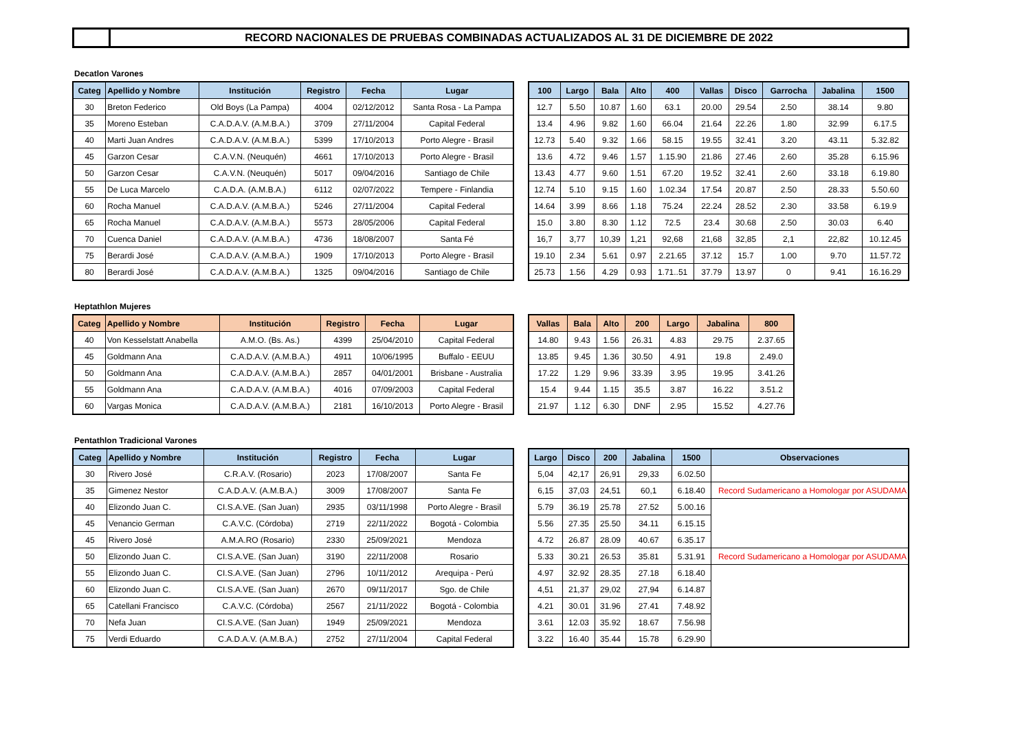RECORD NACIONALES DE PRUEBAS COMBINADAS ACTUALIZADOS AL 31 DE DICIEMBRE DE 2022
Decatlon Varones
| Categ | Apellido y Nombre | Institución | Registro | Fecha | Lugar |
| --- | --- | --- | --- | --- | --- |
| 30 | Breton Federico | Old Boys (La Pampa) | 4004 | 02/12/2012 | Santa Rosa - La Pampa |
| 35 | Moreno Esteban | C.A.D.A.V. (A.M.B.A.) | 3709 | 27/11/2004 | Capital Federal |
| 40 | Marti Juan Andres | C.A.D.A.V. (A.M.B.A.) | 5399 | 17/10/2013 | Porto Alegre - Brasil |
| 45 | Garzon Cesar | C.A.V.N. (Neuquén) | 4661 | 17/10/2013 | Porto Alegre - Brasil |
| 50 | Garzon Cesar | C.A.V.N. (Neuquén) | 5017 | 09/04/2016 | Santiago de Chile |
| 55 | De Luca Marcelo | C.A.D.A. (A.M.B.A.) | 6112 | 02/07/2022 | Tempere - Finlandia |
| 60 | Rocha Manuel | C.A.D.A.V. (A.M.B.A.) | 5246 | 27/11/2004 | Capital Federal |
| 65 | Rocha Manuel | C.A.D.A.V. (A.M.B.A.) | 5573 | 28/05/2006 | Capital Federal |
| 70 | Cuenca Daniel | C.A.D.A.V. (A.M.B.A.) | 4736 | 18/08/2007 | Santa Fé |
| 75 | Berardi José | C.A.D.A.V. (A.M.B.A.) | 1909 | 17/10/2013 | Porto Alegre - Brasil |
| 80 | Berardi José | C.A.D.A.V. (A.M.B.A.) | 1325 | 09/04/2016 | Santiago de Chile |
| 100 | Largo | Bala | Alto | 400 | Vallas | Disco | Garrocha | Jabalina | 1500 |
| --- | --- | --- | --- | --- | --- | --- | --- | --- | --- |
| 12.7 | 5.50 | 10.87 | 1.60 | 63.1 | 20.00 | 29.54 | 2.50 | 38.14 | 9.80 |
| 13.4 | 4.96 | 9.82 | 1.60 | 66.04 | 21.64 | 22.26 | 1.80 | 32.99 | 6.17.5 |
| 12.73 | 5.40 | 9.32 | 1.66 | 58.15 | 19.55 | 32.41 | 3.20 | 43.11 | 5.32.82 |
| 13.6 | 4.72 | 9.46 | 1.57 | 1.15.90 | 21.86 | 27.46 | 2.60 | 35.28 | 6.15.96 |
| 13.43 | 4.77 | 9.60 | 1.51 | 67.20 | 19.52 | 32.41 | 2.60 | 33.18 | 6.19.80 |
| 12.74 | 5.10 | 9.15 | 1.60 | 1.02.34 | 17.54 | 20.87 | 2.50 | 28.33 | 5.50.60 |
| 14.64 | 3.99 | 8.66 | 1.18 | 75.24 | 22.24 | 28.52 | 2.30 | 33.58 | 6.19.9 |
| 15.0 | 3.80 | 8.30 | 1.12 | 72.5 | 23.4 | 30.68 | 2.50 | 30.03 | 6.40 |
| 16,7 | 3,77 | 10,39 | 1,21 | 92,68 | 21,68 | 32,85 | 2,1 | 22,82 | 10.12.45 |
| 19.10 | 2.34 | 5.61 | 0.97 | 2.21.65 | 37.12 | 15.7 | 1.00 | 9.70 | 11.57.72 |
| 25.73 | 1.56 | 4.29 | 0.93 | 1.71..51 | 37.79 | 13.97 | 0 | 9.41 | 16.16.29 |
Heptathlon Mujeres
| Categ | Apellido y Nombre | Institución | Registro | Fecha | Lugar |
| --- | --- | --- | --- | --- | --- |
| 40 | Von Kesselstatt Anabella | A.M.O. (Bs. As.) | 4399 | 25/04/2010 | Capital Federal |
| 45 | Goldmann Ana | C.A.D.A.V. (A.M.B.A.) | 4911 | 10/06/1995 | Buffalo - EEUU |
| 50 | Goldmann Ana | C.A.D.A.V. (A.M.B.A.) | 2857 | 04/01/2001 | Brisbane - Australia |
| 55 | Goldmann Ana | C.A.D.A.V. (A.M.B.A.) | 4016 | 07/09/2003 | Capital Federal |
| 60 | Vargas Monica | C.A.D.A.V. (A.M.B.A.) | 2181 | 16/10/2013 | Porto Alegre - Brasil |
| Vallas | Bala | Alto | 200 | Largo | Jabalina | 800 |
| --- | --- | --- | --- | --- | --- | --- |
| 14.80 | 9.43 | 1.56 | 26.31 | 4.83 | 29.75 | 2.37.65 |
| 13.85 | 9.45 | 1.36 | 30.50 | 4.91 | 19.8 | 2.49.0 |
| 17.22 | 1.29 | 9.96 | 33.39 | 3.95 | 19.95 | 3.41.26 |
| 15.4 | 9.44 | 1.15 | 35.5 | 3.87 | 16.22 | 3.51.2 |
| 21.97 | 1.12 | 6.30 | DNF | 2.95 | 15.52 | 4.27.76 |
Pentathlon Tradicional Varones
| Categ | Apellido y Nombre | Institución | Registro | Fecha | Lugar |
| --- | --- | --- | --- | --- | --- |
| 30 | Rivero José | C.R.A.V. (Rosario) | 2023 | 17/08/2007 | Santa Fe |
| 35 | Gimenez Nestor | C.A.D.A.V. (A.M.B.A.) | 3009 | 17/08/2007 | Santa Fe |
| 40 | Elizondo Juan C. | CI.S.A.VE. (San Juan) | 2935 | 03/11/1998 | Porto Alegre - Brasil |
| 45 | Venancio German | C.A.V.C. (Córdoba) | 2719 | 22/11/2022 | Bogotá - Colombia |
| 45 | Rivero José | A.M.A.RO (Rosario) | 2330 | 25/09/2021 | Mendoza |
| 50 | Elizondo Juan C. | CI.S.A.VE. (San Juan) | 3190 | 22/11/2008 | Rosario |
| 55 | Elizondo Juan C. | CI.S.A.VE. (San Juan) | 2796 | 10/11/2012 | Arequipa - Perú |
| 60 | Elizondo Juan C. | CI.S.A.VE. (San Juan) | 2670 | 09/11/2017 | Sgo. de Chile |
| 65 | Catellani Francisco | C.A.V.C. (Córdoba) | 2567 | 21/11/2022 | Bogotá - Colombia |
| 70 | Nefa Juan | CI.S.A.VE. (San Juan) | 1949 | 25/09/2021 | Mendoza |
| 75 | Verdi Eduardo | C.A.D.A.V. (A.M.B.A.) | 2752 | 27/11/2004 | Capital Federal |
| Largo | Disco | 200 | Jabalina | 1500 | Observaciones |
| --- | --- | --- | --- | --- | --- |
| 5,04 | 42,17 | 26,91 | 29,33 | 6.02.50 | |
| 6,15 | 37,03 | 24,51 | 60,1 | 6.18.40 | Record Sudamericano a Homologar por ASUDAMA |
| 5.79 | 36.19 | 25.78 | 27.52 | 5.00.16 | |
| 5.56 | 27.35 | 25.50 | 34.11 | 6.15.15 | |
| 4.72 | 26.87 | 28.09 | 40.67 | 6.35.17 | |
| 5.33 | 30.21 | 26.53 | 35.81 | 5.31.91 | Record Sudamericano a Homologar por ASUDAMA |
| 4.97 | 32.92 | 28.35 | 27.18 | 6.18.40 | |
| 4,51 | 21,37 | 29,02 | 27,94 | 6.14.87 | |
| 4.21 | 30.01 | 31.96 | 27.41 | 7.48.92 | |
| 3.61 | 12.03 | 35.92 | 18.67 | 7.56.98 | |
| 3.22 | 16.40 | 35.44 | 15.78 | 6.29.90 | |